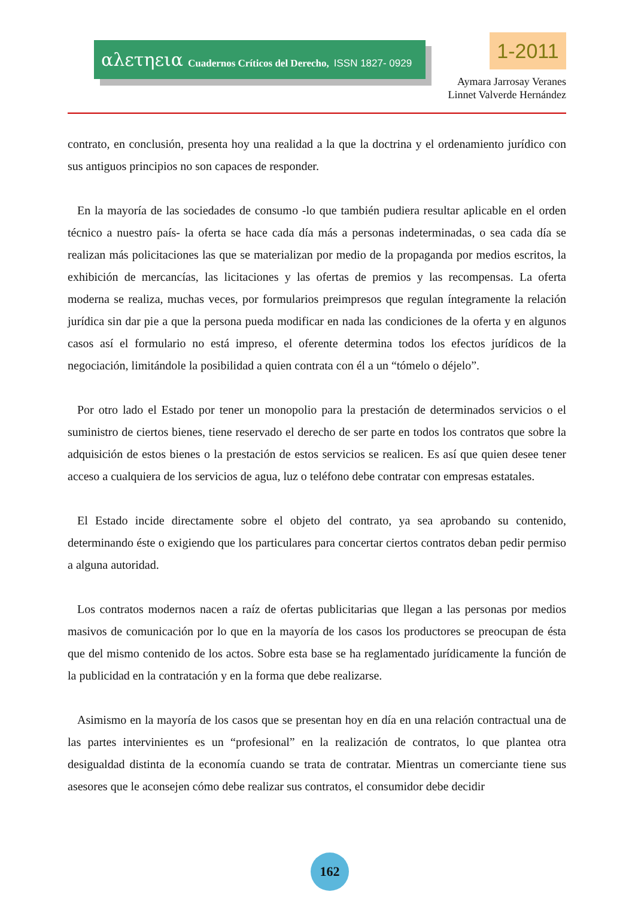αλετηεια Cuadernos Críticos del Derecho, ISSN 1827- 0929 1-2011
Aymara Jarrosay Veranes
Linnet Valverde Hernández
contrato, en conclusión, presenta hoy una realidad a la que la doctrina y el ordenamiento jurídico con sus antiguos principios no son capaces de responder.
En la mayoría de las sociedades de consumo -lo que también pudiera resultar aplicable en el orden técnico a nuestro país- la oferta se hace cada día más a personas indeterminadas, o sea cada día se realizan más policitaciones las que se materializan por medio de la propaganda por medios escritos, la exhibición de mercancías, las licitaciones y las ofertas de premios y las recompensas. La oferta moderna se realiza, muchas veces, por formularios preimpresos que regulan íntegramente la relación jurídica sin dar pie a que la persona pueda modificar en nada las condiciones de la oferta y en algunos casos así el formulario no está impreso, el oferente determina todos los efectos jurídicos de la negociación, limitándole la posibilidad a quien contrata con él a un “tómelo o déjelo”.
Por otro lado el Estado por tener un monopolio para la prestación de determinados servicios o el suministro de ciertos bienes, tiene reservado el derecho de ser parte en todos los contratos que sobre la adquisición de estos bienes o la prestación de estos servicios se realicen. Es así que quien desee tener acceso a cualquiera de los servicios de agua, luz o teléfono debe contratar con empresas estatales.
El Estado incide directamente sobre el objeto del contrato, ya sea aprobando su contenido, determinando éste o exigiendo que los particulares para concertar ciertos contratos deban pedir permiso a alguna autoridad.
Los contratos modernos nacen a raíz de ofertas publicitarias que llegan a las personas por medios masivos de comunicación por lo que en la mayoría de los casos los productores se preocupan de ésta que del mismo contenido de los actos. Sobre esta base se ha reglamentado jurídicamente la función de la publicidad en la contratación y en la forma que debe realizarse.
Asimismo en la mayoría de los casos que se presentan hoy en día en una relación contractual una de las partes intervinientes es un “profesional” en la realización de contratos, lo que plantea otra desigualdad distinta de la economía cuando se trata de contratar. Mientras un comerciante tiene sus asesores que le aconsejen cómo debe realizar sus contratos, el consumidor debe decidir
162